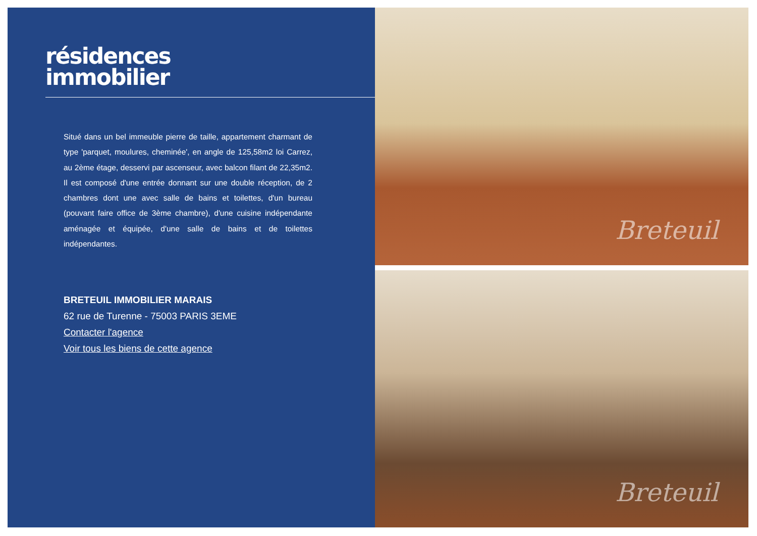résidences
immobilier
Situé dans un bel immeuble pierre de taille, appartement charmant de type 'parquet, moulures, cheminée', en angle de 125,58m2 loi Carrez, au 2ème étage, desservi par ascenseur, avec balcon filant de 22,35m2. Il est composé d'une entrée donnant sur une double réception, de 2 chambres dont une avec salle de bains et toilettes, d'un bureau (pouvant faire office de 3ème chambre), d'une cuisine indépendante aménagée et équipée, d'une salle de bains et de toilettes indépendantes.
BRETEUIL IMMOBILIER MARAIS
62 rue de Turenne - 75003 PARIS 3EME
Contacter l'agence
Voir tous les biens de cette agence
Breteuil
Breteuil